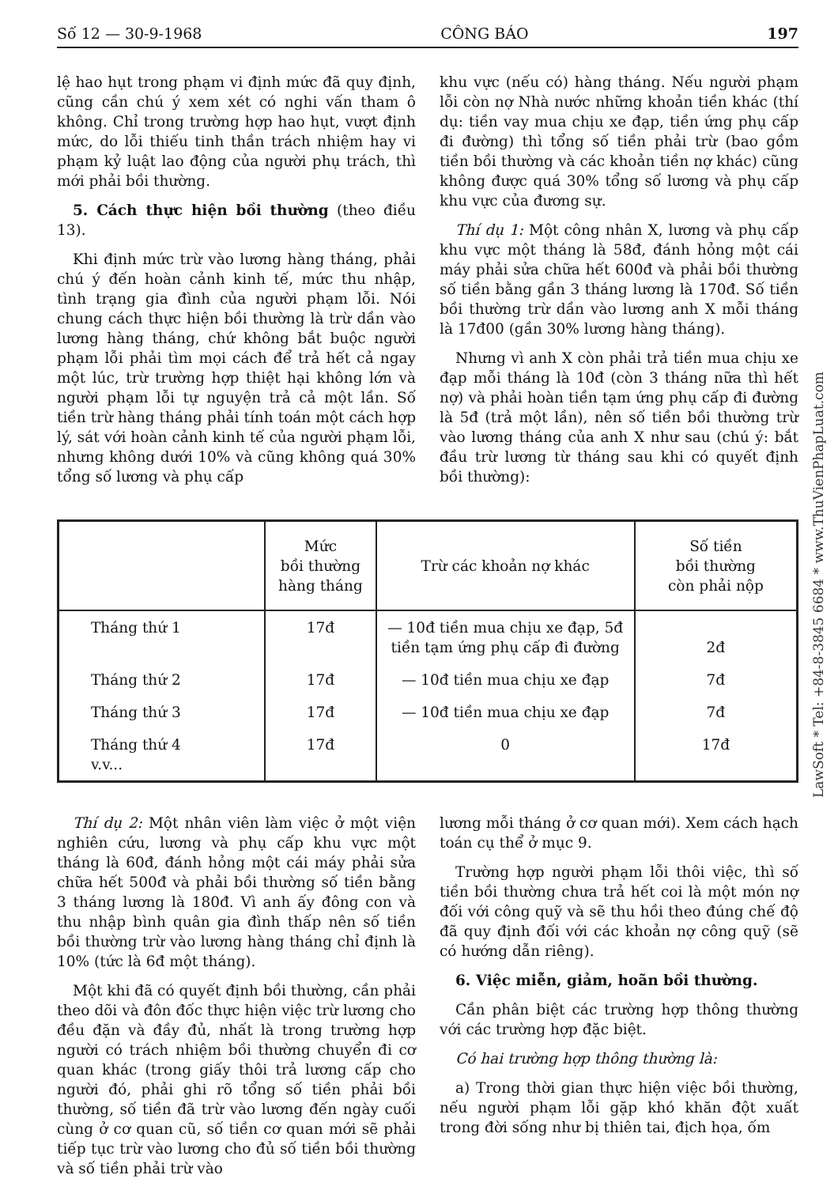Số 12 — 30-9-1968 CÔNG BÁO 197
lệ hao hụt trong phạm vi định mức đã quy định, cũng cần chú ý xem xét có nghi vấn tham ô không. Chỉ trong trường hợp hao hụt, vượt định mức, do lỗi thiếu tinh thần trách nhiệm hay vi phạm kỷ luật lao động của người phụ trách, thì mới phải bồi thường.
5. Cách thực hiện bồi thường (theo điều 13).
Khi định mức trừ vào lương hàng tháng, phải chú ý đến hoàn cảnh kinh tế, mức thu nhập, tình trạng gia đình của người phạm lỗi. Nói chung cách thực hiện bồi thường là trừ dần vào lương hàng tháng, chứ không bắt buộc người phạm lỗi phải tìm mọi cách để trả hết cả ngay một lúc, trừ trường hợp thiệt hại không lớn và người phạm lỗi tự nguyện trả cả một lần. Số tiền trừ hàng tháng phải tính toán một cách hợp lý, sát với hoàn cảnh kinh tế của người phạm lỗi, nhưng không dưới 10% và cũng không quá 30% tổng số lương và phụ cấp
khu vực (nếu có) hàng tháng. Nếu người phạm lỗi còn nợ Nhà nước những khoản tiền khác (thí dụ: tiền vay mua chịu xe đạp, tiền ứng phụ cấp đi đường) thì tổng số tiền phải trừ (bao gồm tiền bồi thường và các khoản tiền nợ khác) cũng không được quá 30% tổng số lương và phụ cấp khu vực của đương sự.
Thí dụ 1: Một công nhân X, lương và phụ cấp khu vực một tháng là 58đ, đánh hỏng một cái máy phải sửa chữa hết 600đ và phải bồi thường số tiền bằng gần 3 tháng lương là 170đ. Số tiền bồi thường trừ dần vào lương anh X mỗi tháng là 17đ00 (gần 30% lương hàng tháng).
Nhưng vì anh X còn phải trả tiền mua chịu xe đạp mỗi tháng là 10đ (còn 3 tháng nữa thì hết nợ) và phải hoàn tiền tạm ứng phụ cấp đi đường là 5đ (trả một lần), nên số tiền bồi thường trừ vào lương tháng của anh X như sau (chú ý: bắt đầu trừ lương từ tháng sau khi có quyết định bồi thường):
| | Mức bồi thường hàng tháng | Trừ các khoản nợ khác | Số tiền bồi thường còn phải nộp |
| --- | --- | --- | --- |
| Tháng thứ 1 | 17đ | — 10đ tiền mua chịu xe đạp, 5đ tiền tạm ứng phụ cấp đi đường | 2đ |
| Tháng thứ 2 | 17đ | — 10đ tiền mua chịu xe đạp | 7đ |
| Tháng thứ 3 | 17đ | — 10đ tiền mua chịu xe đạp | 7đ |
| Tháng thứ 4 v.v... | 17đ | 0 | 17đ |
Thí dụ 2: Một nhân viên làm việc ở một viện nghiên cứu, lương và phụ cấp khu vực một tháng là 60đ, đánh hỏng một cái máy phải sửa chữa hết 500đ và phải bồi thường số tiền bằng 3 tháng lương là 180đ. Vì anh ấy đông con và thu nhập bình quân gia đình thấp nên số tiền bồi thường trừ vào lương hàng tháng chỉ định là 10% (tức là 6đ một tháng).
Một khi đã có quyết định bồi thường, cần phải theo dõi và đôn đốc thực hiện việc trừ lương cho đều đặn và đầy đủ, nhất là trong trường hợp người có trách nhiệm bồi thường chuyển đi cơ quan khác (trong giấy thôi trả lương cấp cho người đó, phải ghi rõ tổng số tiền phải bồi thường, số tiền đã trừ vào lương đến ngày cuối cùng ở cơ quan cũ, số tiền cơ quan mới sẽ phải tiếp tục trừ vào lương cho đủ số tiền bồi thường và số tiền phải trừ vào
lương mỗi tháng ở cơ quan mới). Xem cách hạch toán cụ thể ở mục 9.
Trường hợp người phạm lỗi thôi việc, thì số tiền bồi thường chưa trả hết coi là một món nợ đối với công quỹ và sẽ thu hồi theo đúng chế độ đã quy định đối với các khoản nợ công quỹ (sẽ có hướng dẫn riêng).
6. Việc miễn, giảm, hoãn bồi thường.
Cần phân biệt các trường hợp thông thường với các trường hợp đặc biệt.
Có hai trường hợp thông thường là:
a) Trong thời gian thực hiện việc bồi thường, nếu người phạm lỗi gặp khó khăn đột xuất trong đời sống như bị thiên tai, địch họa, ốm
LawSoft * Tel: +84-8-3845 6684 * www.ThuVienPhapLuat.com